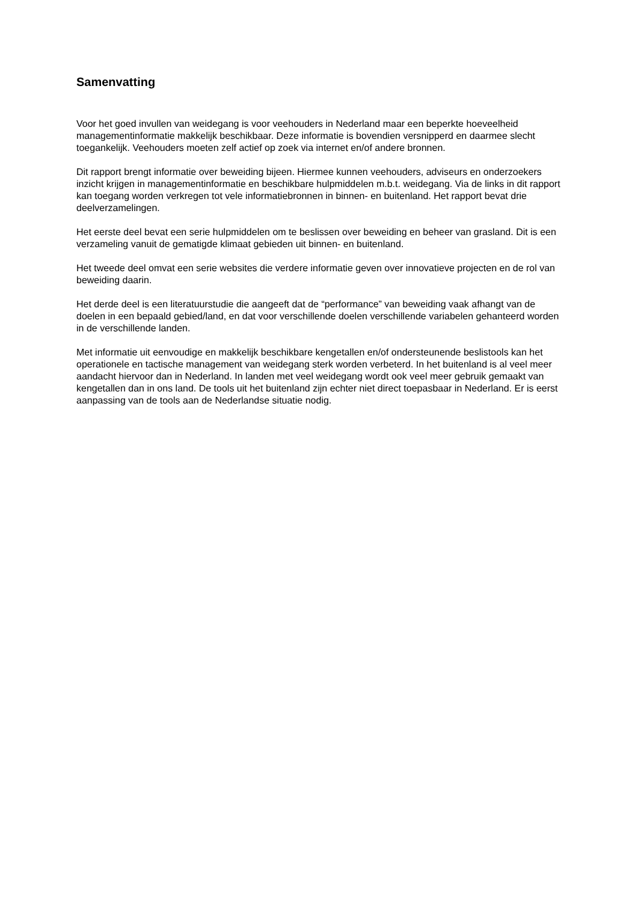Samenvatting
Voor het goed invullen van weidegang is voor veehouders in Nederland maar een beperkte hoeveelheid managementinformatie makkelijk beschikbaar. Deze informatie is bovendien versnipperd en daarmee slecht toegankelijk. Veehouders moeten zelf actief op zoek via internet en/of andere bronnen.
Dit rapport brengt informatie over beweiding bijeen. Hiermee kunnen veehouders, adviseurs en onderzoekers inzicht krijgen in managementinformatie en beschikbare hulpmiddelen m.b.t. weidegang. Via de links in dit rapport kan toegang worden verkregen tot vele informatiebronnen in binnen- en buitenland. Het rapport bevat drie deelverzamelingen.
Het eerste deel bevat een serie hulpmiddelen om te beslissen over beweiding en beheer van grasland. Dit is een verzameling vanuit de gematigde klimaat gebieden uit binnen- en buitenland.
Het tweede deel omvat een serie websites die verdere informatie geven over innovatieve projecten en de rol van beweiding daarin.
Het derde deel is een literatuurstudie die aangeeft dat de “performance” van beweiding vaak afhangt van de doelen in een bepaald gebied/land, en dat voor verschillende doelen verschillende variabelen gehanteerd worden in de verschillende landen.
Met informatie uit eenvoudige en makkelijk beschikbare kengetallen en/of ondersteunende beslistools kan het operationele en tactische management van weidegang sterk worden verbeterd. In het buitenland is al veel meer aandacht hiervoor dan in Nederland. In landen met veel weidegang wordt ook veel meer gebruik gemaakt van kengetallen dan in ons land. De tools uit het buitenland zijn echter niet direct toepasbaar in Nederland. Er is eerst aanpassing van de tools aan de Nederlandse situatie nodig.